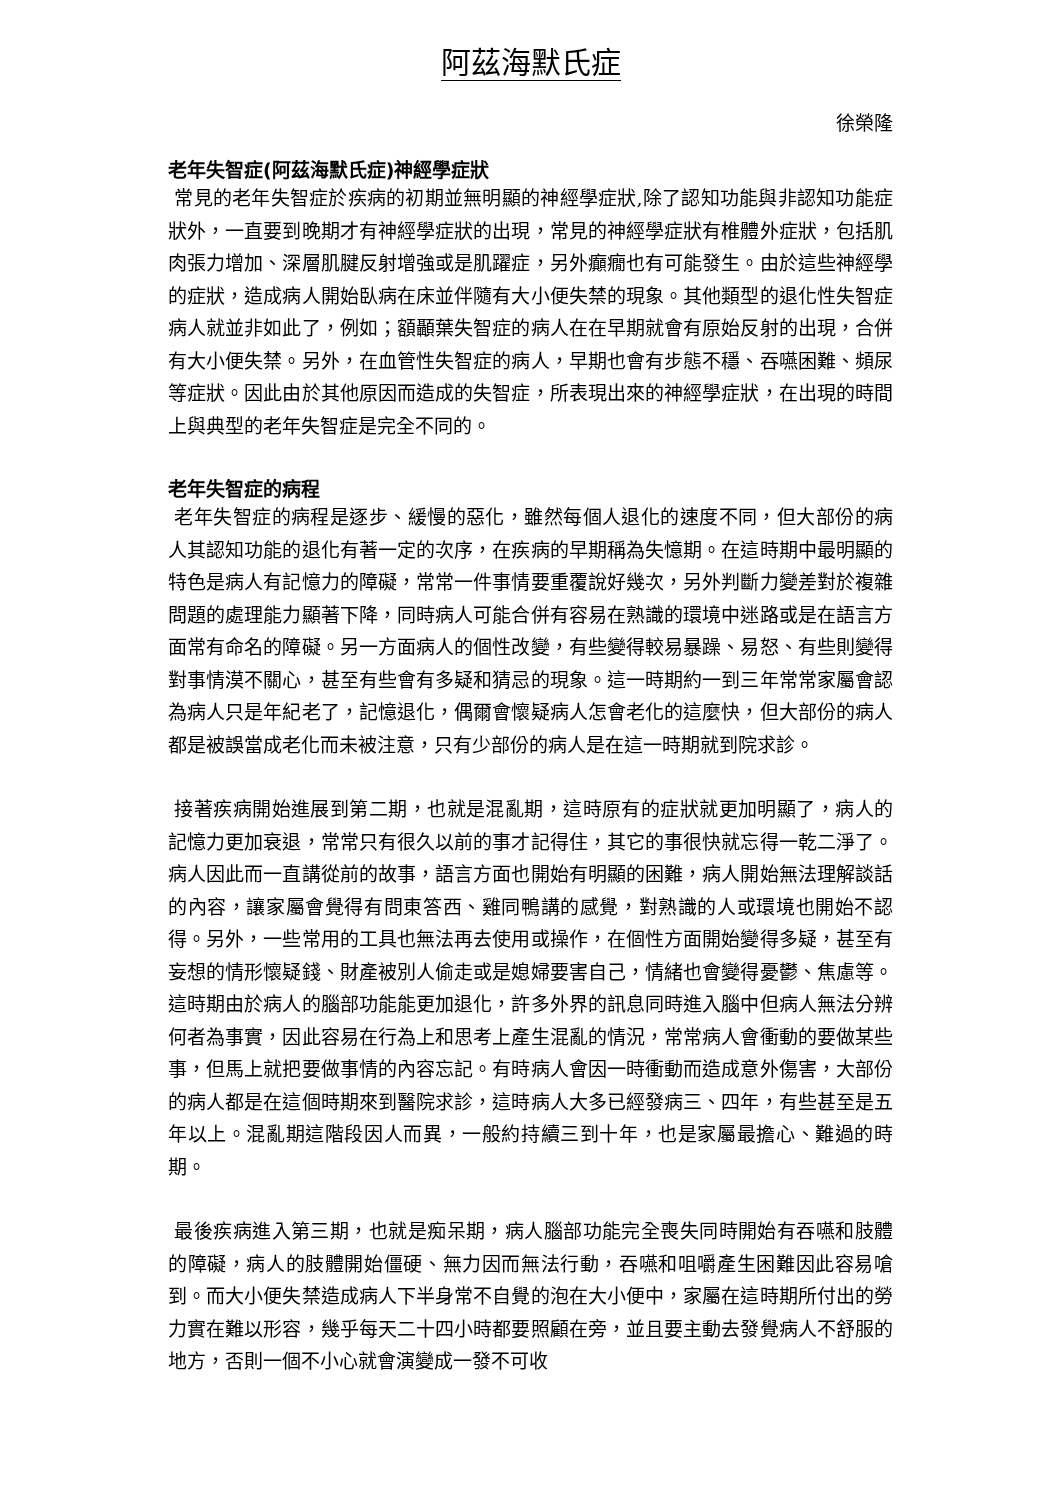阿茲海默氏症
徐榮隆
老年失智症(阿茲海默氏症)神經學症狀
常見的老年失智症於疾病的初期並無明顯的神經學症狀,除了認知功能與非認知功能症狀外，一直要到晚期才有神經學症狀的出現，常見的神經學症狀有椎體外症狀，包括肌肉張力增加、深層肌腱反射增強或是肌躍症，另外癲癇也有可能發生。由於這些神經學的症狀，造成病人開始臥病在床並伴隨有大小便失禁的現象。其他類型的退化性失智症病人就並非如此了，例如；額顳葉失智症的病人在在早期就會有原始反射的出現，合併有大小便失禁。另外，在血管性失智症的病人，早期也會有步態不穩、吞嚥困難、頻尿等症狀。因此由於其他原因而造成的失智症，所表現出來的神經學症狀，在出現的時間上與典型的老年失智症是完全不同的。
老年失智症的病程
老年失智症的病程是逐步、緩慢的惡化，雖然每個人退化的速度不同，但大部份的病人其認知功能的退化有著一定的次序，在疾病的早期稱為失憶期。在這時期中最明顯的特色是病人有記憶力的障礙，常常一件事情要重覆說好幾次，另外判斷力變差對於複雜問題的處理能力顯著下降，同時病人可能合併有容易在熟識的環境中迷路或是在語言方面常有命名的障礙。另一方面病人的個性改變，有些變得較易暴躁、易怒、有些則變得對事情漠不關心，甚至有些會有多疑和猜忌的現象。這一時期約一到三年常常家屬會認為病人只是年紀老了，記憶退化，偶爾會懷疑病人怎會老化的這麼快，但大部份的病人都是被誤當成老化而未被注意，只有少部份的病人是在這一時期就到院求診。
接著疾病開始進展到第二期，也就是混亂期，這時原有的症狀就更加明顯了，病人的記憶力更加衰退，常常只有很久以前的事才記得住，其它的事很快就忘得一乾二淨了。病人因此而一直講從前的故事，語言方面也開始有明顯的困難，病人開始無法理解談話的內容，讓家屬會覺得有問東答西、雞同鴨講的感覺，對熟識的人或環境也開始不認得。另外，一些常用的工具也無法再去使用或操作，在個性方面開始變得多疑，甚至有妄想的情形懷疑錢、財產被別人偷走或是媳婦要害自己，情緒也會變得憂鬱、焦慮等。這時期由於病人的腦部功能能更加退化，許多外界的訊息同時進入腦中但病人無法分辨何者為事實，因此容易在行為上和思考上產生混亂的情況，常常病人會衝動的要做某些事，但馬上就把要做事情的內容忘記。有時病人會因一時衝動而造成意外傷害，大部份的病人都是在這個時期來到醫院求診，這時病人大多已經發病三、四年，有些甚至是五年以上。混亂期這階段因人而異，一般約持續三到十年，也是家屬最擔心、難過的時期。
最後疾病進入第三期，也就是痴呆期，病人腦部功能完全喪失同時開始有吞嚥和肢體的障礙，病人的肢體開始僵硬、無力因而無法行動，吞嚥和咀嚼產生困難因此容易嗆到。而大小便失禁造成病人下半身常不自覺的泡在大小便中，家屬在這時期所付出的勞力實在難以形容，幾乎每天二十四小時都要照顧在旁，並且要主動去發覺病人不舒服的地方，否則一個不小心就會演變成一發不可收